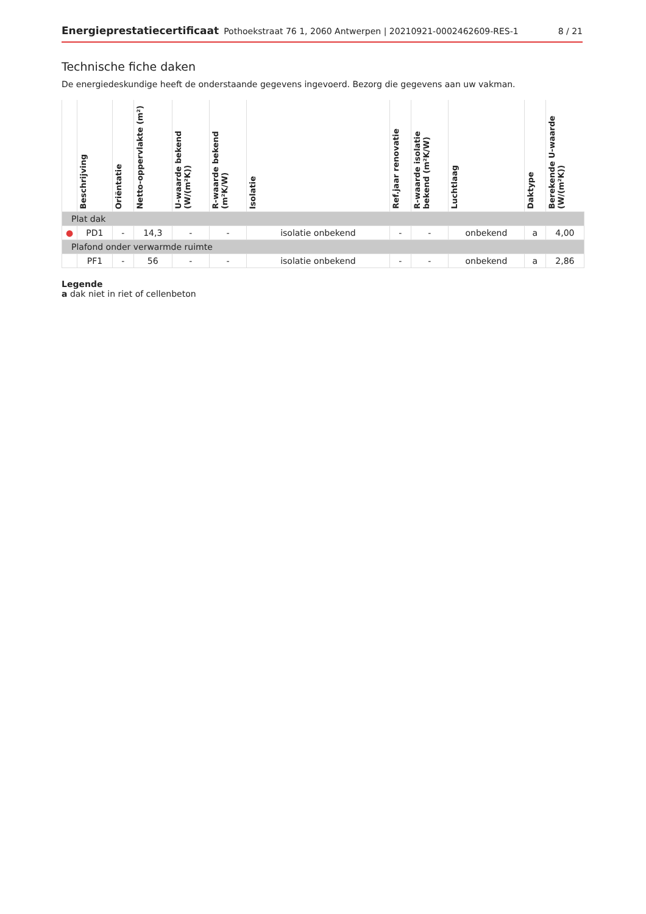Energieprestatiecertificaat Pothoekstraat 76 1, 2060 Antwerpen | 20210921-0002462609-RES-1 8 / 21
Technische fiche daken
De energiedeskundige heeft de onderstaande gegevens ingevoerd. Bezorg die gegevens aan uw vakman.
| | Beschrijving | Oriëntatie | Netto-oppervlakte (m²) | U-waarde bekend (W/(m²K)) | R-waarde bekend (m²K/W) | Isolatie | Ref.jaar renovatie | R-waarde isolatie bekend (m²K/W) | Luchtlaag | Daktype | Berekende U-waarde (W/(m²K)) |
| --- | --- | --- | --- | --- | --- | --- | --- | --- | --- | --- | --- |
| Plat dak | | | | | | | | | | | |
| ● | PD1 | - | 14,3 | - | - | isolatie onbekend | - | - | onbekend | a | 4,00 |
| Plafond onder verwarmde ruimte | | | | | | | | | | | |
| | PF1 | - | 56 | - | - | isolatie onbekend | - | - | onbekend | a | 2,86 |
Legende
a dak niet in riet of cellenbeton